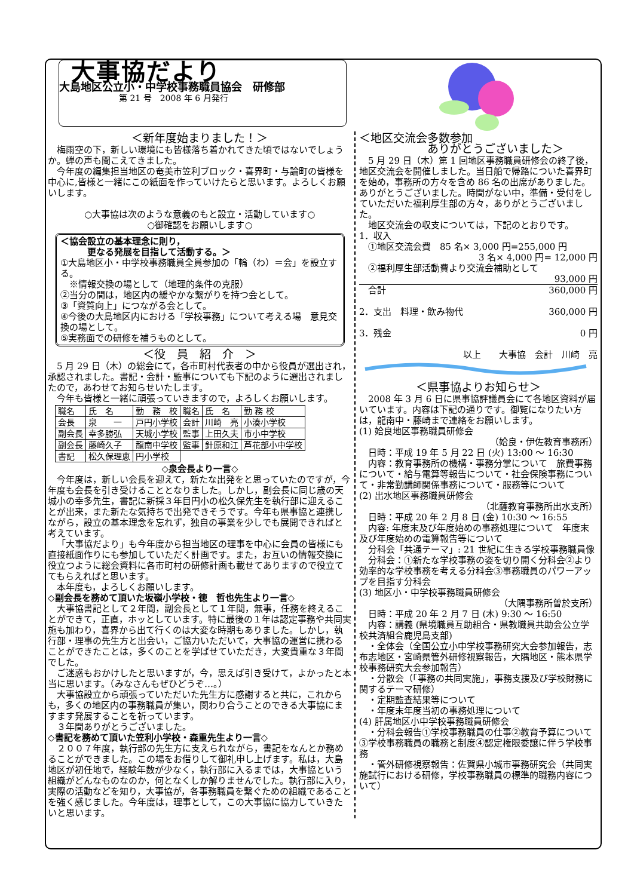大事協だより
大島地区公立小・中学校事務職員協会　研修部
第 21 号　2008 年 6 月発行
＜新年度始まりました！＞
梅雨空の下，新しい環境にも皆様落ち着かれてきた頃ではないでしょうか。蝉の声も聞こえてきました。
今年度の編集担当地区の奄美市笠利ブロック・喜界町・与論町の皆様を中心に,皆様と一緒にこの紙面を作っていけたらと思います。よろしくお願いします。
○大事協は次のような意義のもと設立・活動しています○
○御確認をお願いします○
＜協会設立の基本理念に則り，
　　　更なる発展を目指して活動する。＞
①大島地区小・中学校事務職員全員参加の「輪（わ）＝会」を設立する。
　※情報交換の場として（地理的条件の克服）
②当分の間は，地区内の緩やかな繋がりを持つ会として。
③「資質向上」につながる会として。
④今後の大島地区内における「学校事務」について考える場　意見交換の場として。
⑤実務面での研修を補うものとして。
＜役　員　紹　介　＞
5 月 29 日（木）の総会にて，各市町村代表者の中から役員が選出され，承認されました。書記・会計・監事についても下記のように選出されましたので，あわせてお知らせいたします。
今年も皆様と一緒に頑張っていきますので，よろしくお願いします。
| 職名 | 氏 名 | 勤 務 校 | 職名 | 氏 名 | 勤 務 校 |
| --- | --- | --- | --- | --- | --- |
| 会長 | 泉 一 | 戸円小学校 | 会計 | 川崎 亮 | 小湊小学校 |
| 副会長 | 幸多勝弘 | 天城小学校 | 監事 | 上田久夫 | 市小中学校 |
| 副会長 | 藤崎久子 | 龍南中学校 | 監事 | 針原和江 | 芦花部小中学校 |
| 書記 | 松久保理恵 | 円小学校 | | | |
◇泉会長より一言◇
今年度は，新しい会長を迎えて，新たな出発をと思っていたのですが，今年度も会長を引き受けることとなりました。しかし，副会長に同じ歳の天城小の幸多先生，書記に新採３年目円小の松久保先生を執行部に迎えることが出来，また新たな気持ちで出発できそうです。今年も県事協と連携しながら，設立の基本理念を忘れず，独自の事業を少しでも展開できればと考えています。
「大事協だより」も今年度から担当地区の理事を中心に会員の皆様にも直接紙面作りにも参加していただく計画です。また，お互いの情報交換に役立つように総会資料に各市町村の研修計画も載せてありますので役立ててもらえればと思います。
本年度も，よろしくお願いします。
◇副会長を務めて頂いた坂嶺小学校・徳　哲也先生より一言◇
大事協書記として２年間，副会長として１年間，無事，任務を終えることができて，正直，ホッとしています。特に最後の１年は認定事務や共同実施も加わり，喜界から出て行くのは大変な時期もありました。しかし，執行部・理事の先生方と出会い，ご協力いただいて，大事協の運営に携わることができたことは，多くのことを学ばせていただき，大変貴重な３年間でした。
ご迷惑もおかけしたと思いますが，今，思えば引き受けて，よかったと本当に思います。（みなさんもぜひどうぞ…。）
大事協設立から頑張っていただいた先生方に感謝すると共に，これからも，多くの地区内の事務職員が集い，関わり合うことのできる大事協にますます発展することを祈っています。
３年間ありがとうございました。
◇書記を務めて頂いた笠利小学校・森重先生より一言◇
２００７年度，執行部の先生方に支えられながら，書記をなんとか務めることができました。この場をお借りして御礼申し上げます。私は，大島地区が初任地で，経験年数が少なく，執行部に入るまでは，大事協という組織がどんなものなのか，何となくしか解りませんでした。執行部に入り，実際の活動などを知り，大事協が，各事務職員を繋ぐための組織であることを強く感じました。今年度は，理事として，この大事協に協力していきたいと思います。
＜地区交流会多数参加
　　　　　　ありがとうございました＞
5 月 29 日（木）第 1 回地区事務職員研修会の終了後，地区交流会を開催しました。当日船で帰路についた喜界町を始め，事務所の方々を含め 86 名の出席がありました。ありがとうございました。時間がない中，準備・受付をしていただいた福利厚生部の方々，ありがとうございました。
地区交流会の収支については，下記のとおりです。
1．収入
　①地区交流会費　85 名× 3,000 円=255,000 円
3 名× 4,000 円= 12,000 円
　②福利厚生部活動費より交流会補助として
93,000 円
　合計 360,000 円
2．支出　料理・飲み物代 360,000 円
3．残金 0 円
以上　　大事協　会計　川崎　亮
＜県事協よりお知らせ＞
2008 年 3 月 6 日に県事協評議員会にて各地区資料が届いています。内容は下記の通りです。御覧になりたい方は，龍南中・藤崎まで連絡をお願いします。
(1) 姶良地区事務職員研修会
（姶良・伊佐教育事務所）
　日時：平成 19 年 5 月 22 日 (火) 13:00 ～ 16:30
　内容：教育事務所の機構・事務分掌について　旅費事務について・給与電算等報告について・社会保険事務について・非常勤講師関係事務について・服務等について
(2) 出水地区事務職員研修会
（北薩教育事務所出水支所）
　日時：平成 20 年 2 月 8 日 (金) 10:30 ～ 16:55
　内容: 年度末及び年度始めの事務処理について　年度末及び年度始めの電算報告等について
　分科会「共通テーマ」: 21 世紀に生きる学校事務職員像
　分科会：①新たな学校事務の姿を切り開く分科会②より効率的な学校事務を考える分科会③事務職員のパワーアップを目指す分科会
(3) 地区小・中学校事務職員研修会
（大隅事務所曽於支所）
　日時：平成 20 年 2 月 7 日 (木) 9:30 ～ 16:50
　内容：講義 (県境職員互助組合・県教職員共助会公立学校共済組合鹿児島支部)
　・全体会（全国公立小中学校事務研究大会参加報告，志布志地区・宮崎県管外研修視察報告，大隅地区・熊本県学校事務研究大会参加報告）
　・分散会（「事務の共同実施」，事務支援及び学校財務に関するテーマ研修）
　・定期監査結果等について
　・年度末年度当初の事務処理について
(4) 肝属地区小中学校事務職員研修会
　・分科会報告①学校事務職員の仕事②教育予算について③学校事務職員の職務と制度④認定権限委譲に伴う学校事務
　・管外研修視察報告：佐賀県小城市事務研究会（共同実施試行における研修，学校事務職員の標準的職務内容について）